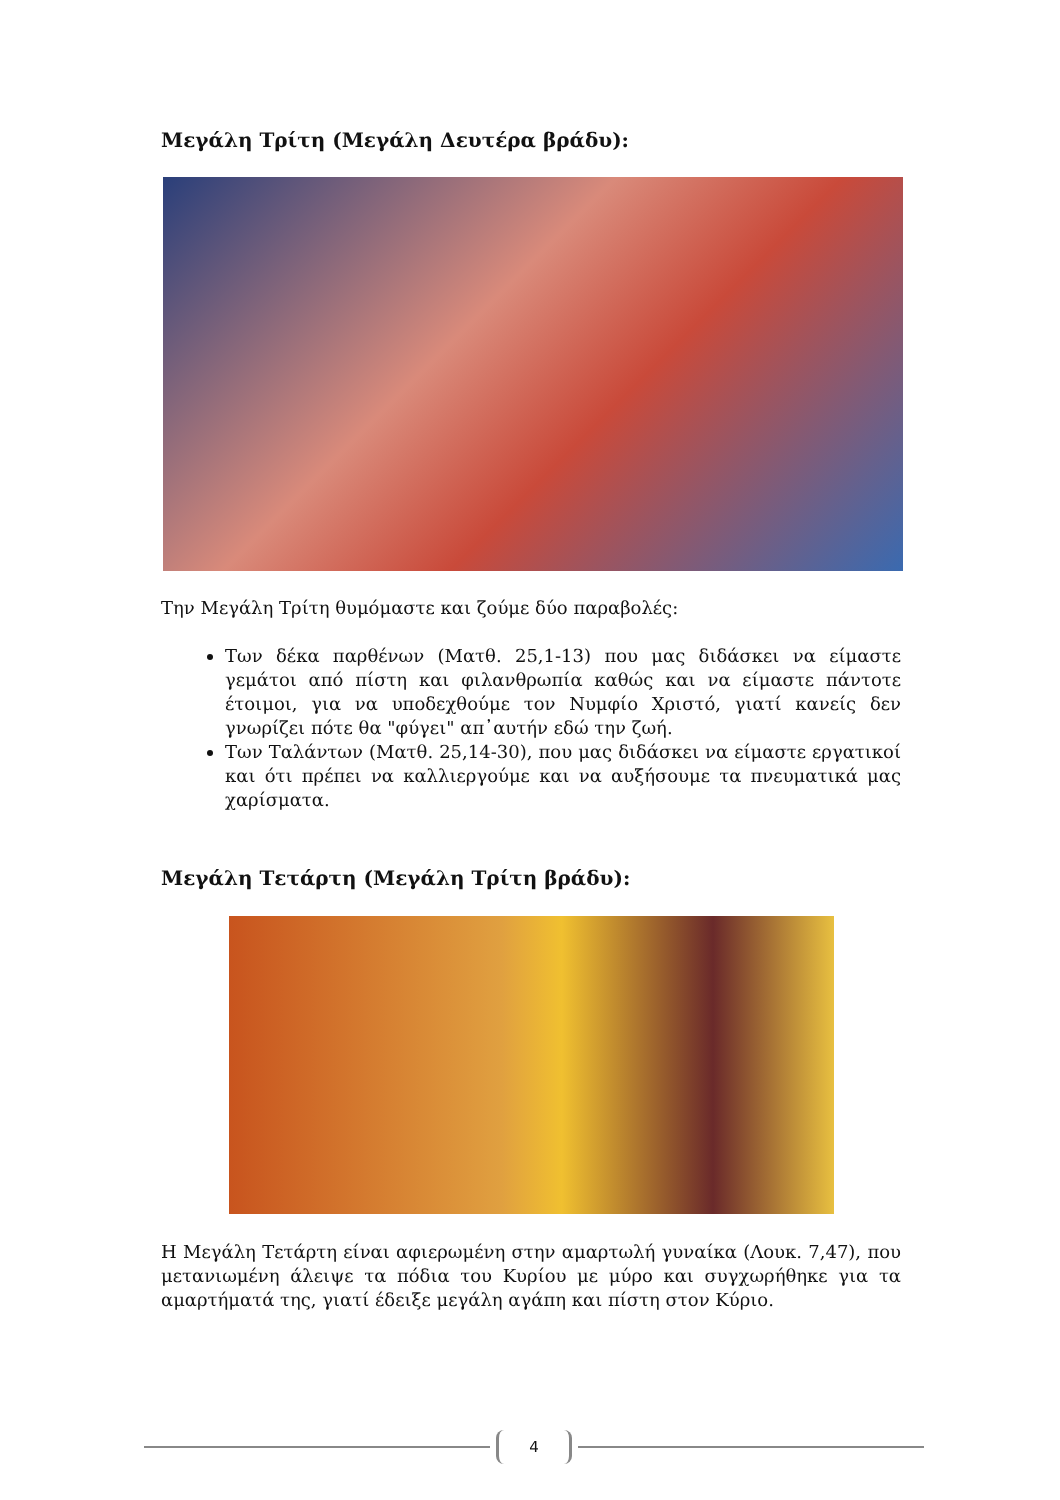Μεγάλη Τρίτη (Μεγάλη Δευτέρα βράδυ):
Την Μεγάλη Τρίτη θυμόμαστε και ζούμε δύο παραβολές:
Των δέκα παρθένων (Ματθ. 25,1-13) που μας διδάσκει να είμαστε γεμάτοι από πίστη και φιλανθρωπία καθώς και να είμαστε πάντοτε έτοιμοι, για να υποδεχθούμε τον Νυμφίο Χριστό, γιατί κανείς δεν γνωρίζει πότε θα "φύγει" απ᾽αυτήν εδώ την ζωή.
Των Ταλάντων (Ματθ. 25,14-30), που μας διδάσκει να είμαστε εργατικοί και ότι πρέπει να καλλιεργούμε και να αυξήσουμε τα πνευματικά μας χαρίσματα.
Μεγάλη Τετάρτη (Μεγάλη Τρίτη βράδυ):
Η Μεγάλη Τετάρτη είναι αφιερωμένη στην αμαρτωλή γυναίκα (Λουκ. 7,47), που μετανιωμένη άλειψε τα πόδια του Κυρίου με μύρο και συγχωρήθηκε για τα αμαρτήματά της, γιατί έδειξε μεγάλη αγάπη και πίστη στον Κύριο.
4